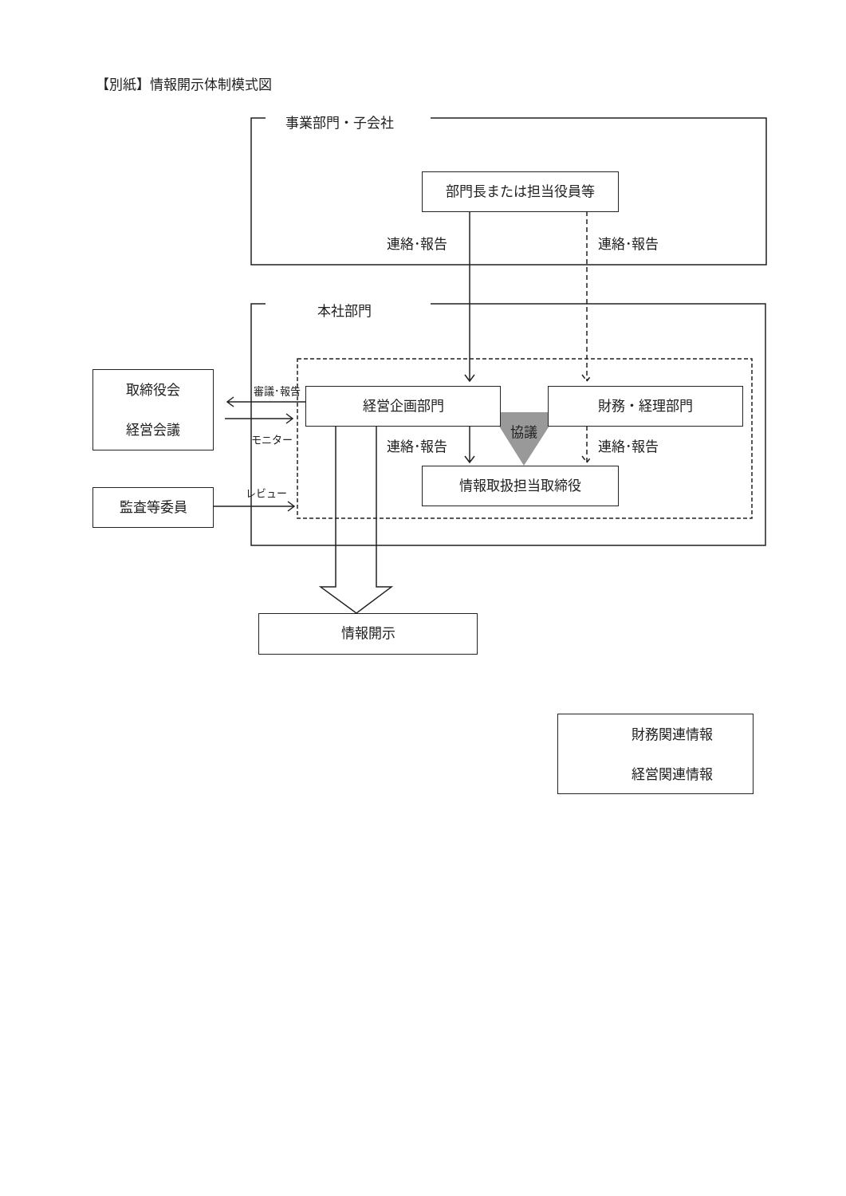【別紙】情報開示体制模式図
事業部門・子会社
部門長または担当役員等
連絡･報告 連絡･報告
本社部門
取締役会
経営会議
審議･報告 経営企画部門 財務・経理部門
協議
モニター 連絡･報告 連絡･報告
情報取扱担当取締役
レビュー
監査等委員
情報開示
財務関連情報
経営関連情報